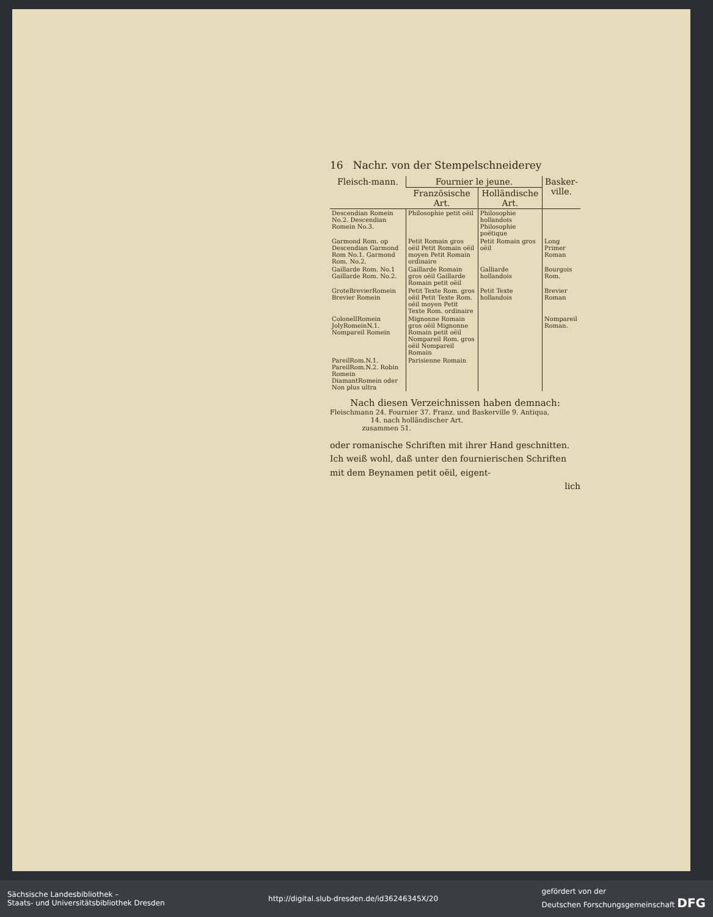16 Nachr. von der Stempelschneiderey
| Fleisch-mann. | Fournier le jeune. | | Basker-ville. |
| --- | --- | --- | --- |
| | Französische Art. | Holländische Art. | |
| Descendian Romein No.2. Descendian Romein No.3. | Philosophie petit oëil | Philosophie hollandois Philosophie poëtique | |
| Garmond Rom. op Descendian Garmond Rom No.1. Garmond Rom. No.2. | Petit Romain gros oëil Petit Romain oëil moyen Petit Romain ordinaire | Petit Romain gros oëil | Long Primer Roman |
| Gaillarde Rom. No.1 Gaillarde Rom. No.2. | Gaillarde Romain gros oëil Gaillarde Romain petit oëil | Galliarde hollandois | Bourgois Rom. |
| GroteBrevierRomein Brevier Romein | Petit Texte Rom. gros oëil Petit Texte Rom. oëil moyen Petit Texte Rom. ordinaire | Petit Texte hollandois | Brevier Roman |
| ColonellRomein JolyRomeinN.1. Nompareil Romein | Mignonne Romain gros oëil Mignonne Romain petit oëil Nompareil Rom. gros oëil Nompareil Romain | | Nompareil Roman. |
| PareilRom.N.1. PareilRom.N.2. Robin Romein DiamantRomein oder Non plus ultra | Parisienne Romain | | |
Nach diesen Verzeichnissen haben demnach:
Fleischmann 24. Fournier 37. Franz. und Baskerville 9. Antiqua,
14. nach holländischer Art.
zusammen 51.
oder romanische Schriften mit ihrer Hand geschnitten. Ich weiß wohl, daß unter den fournierischen Schriften mit dem Beynamen petit oëil, eigent-
lich
Sächsische Landesbibliothek –
Staats- und Universitätsbibliothek Dresden
http://digital.slub-dresden.de/id36246345X/20
gefördert von der
Deutschen Forschungsgemeinschaft DFG